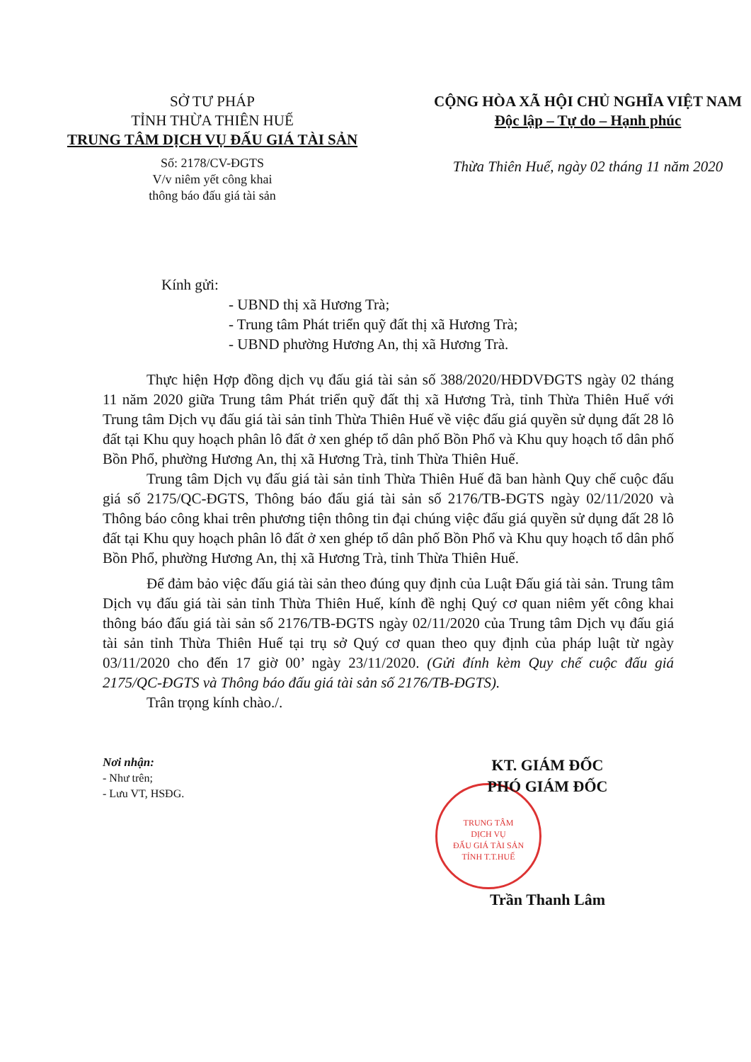SỞ TƯ PHÁP
TỈNH THỪA THIÊN HUẾ
TRUNG TÂM DỊCH VỤ ĐẤU GIÁ TÀI SẢN
Số: 2178/CV-ĐGTS
V/v niêm yết công khai
thông báo đấu giá tài sản
CỘNG HÒA XÃ HỘI CHỦ NGHĨA VIỆT NAM
Độc lập – Tự do – Hạnh phúc
Thừa Thiên Huế, ngày 02 tháng 11 năm 2020
Kính gửi:
- UBND thị xã Hương Trà;
- Trung tâm Phát triển quỹ đất thị xã Hương Trà;
- UBND phường Hương An, thị xã Hương Trà.
Thực hiện Hợp đồng dịch vụ đấu giá tài sản số 388/2020/HĐDVĐGTS ngày 02 tháng 11 năm 2020 giữa Trung tâm Phát triển quỹ đất thị xã Hương Trà, tỉnh Thừa Thiên Huế với Trung tâm Dịch vụ đấu giá tài sản tỉnh Thừa Thiên Huế về việc đấu giá quyền sử dụng đất 28 lô đất tại Khu quy hoạch phân lô đất ở xen ghép tổ dân phố Bồn Phổ và Khu quy hoạch tổ dân phố Bồn Phổ, phường Hương An, thị xã Hương Trà, tỉnh Thừa Thiên Huế.
Trung tâm Dịch vụ đấu giá tài sản tỉnh Thừa Thiên Huế đã ban hành Quy chế cuộc đấu giá số 2175/QC-ĐGTS, Thông báo đấu giá tài sản số 2176/TB-ĐGTS ngày 02/11/2020 và Thông báo công khai trên phương tiện thông tin đại chúng việc đấu giá quyền sử dụng đất 28 lô đất tại Khu quy hoạch phân lô đất ở xen ghép tổ dân phố Bồn Phổ và Khu quy hoạch tổ dân phố Bồn Phổ, phường Hương An, thị xã Hương Trà, tỉnh Thừa Thiên Huế.
Để đảm bảo việc đấu giá tài sản theo đúng quy định của Luật Đấu giá tài sản. Trung tâm Dịch vụ đấu giá tài sản tỉnh Thừa Thiên Huế, kính đề nghị Quý cơ quan niêm yết công khai thông báo đấu giá tài sản số 2176/TB-ĐGTS ngày 02/11/2020 của Trung tâm Dịch vụ đấu giá tài sản tỉnh Thừa Thiên Huế tại trụ sở Quý cơ quan theo quy định của pháp luật từ ngày 03/11/2020 cho đến 17 giờ 00’ ngày 23/11/2020. (Gửi đính kèm Quy chế cuộc đấu giá 2175/QC-ĐGTS và Thông báo đấu giá tài sản số 2176/TB-ĐGTS).
Trân trọng kính chào./.
Nơi nhận:
- Như trên;
- Lưu VT, HSĐG.
KT. GIÁM ĐỐC
PHÓ GIÁM ĐỐC
TRUNG TÂM
DỊCH VỤ
ĐẤU GIÁ TÀI SẢN
TỈNH T.T.HUẾ
Trần Thanh Lâm